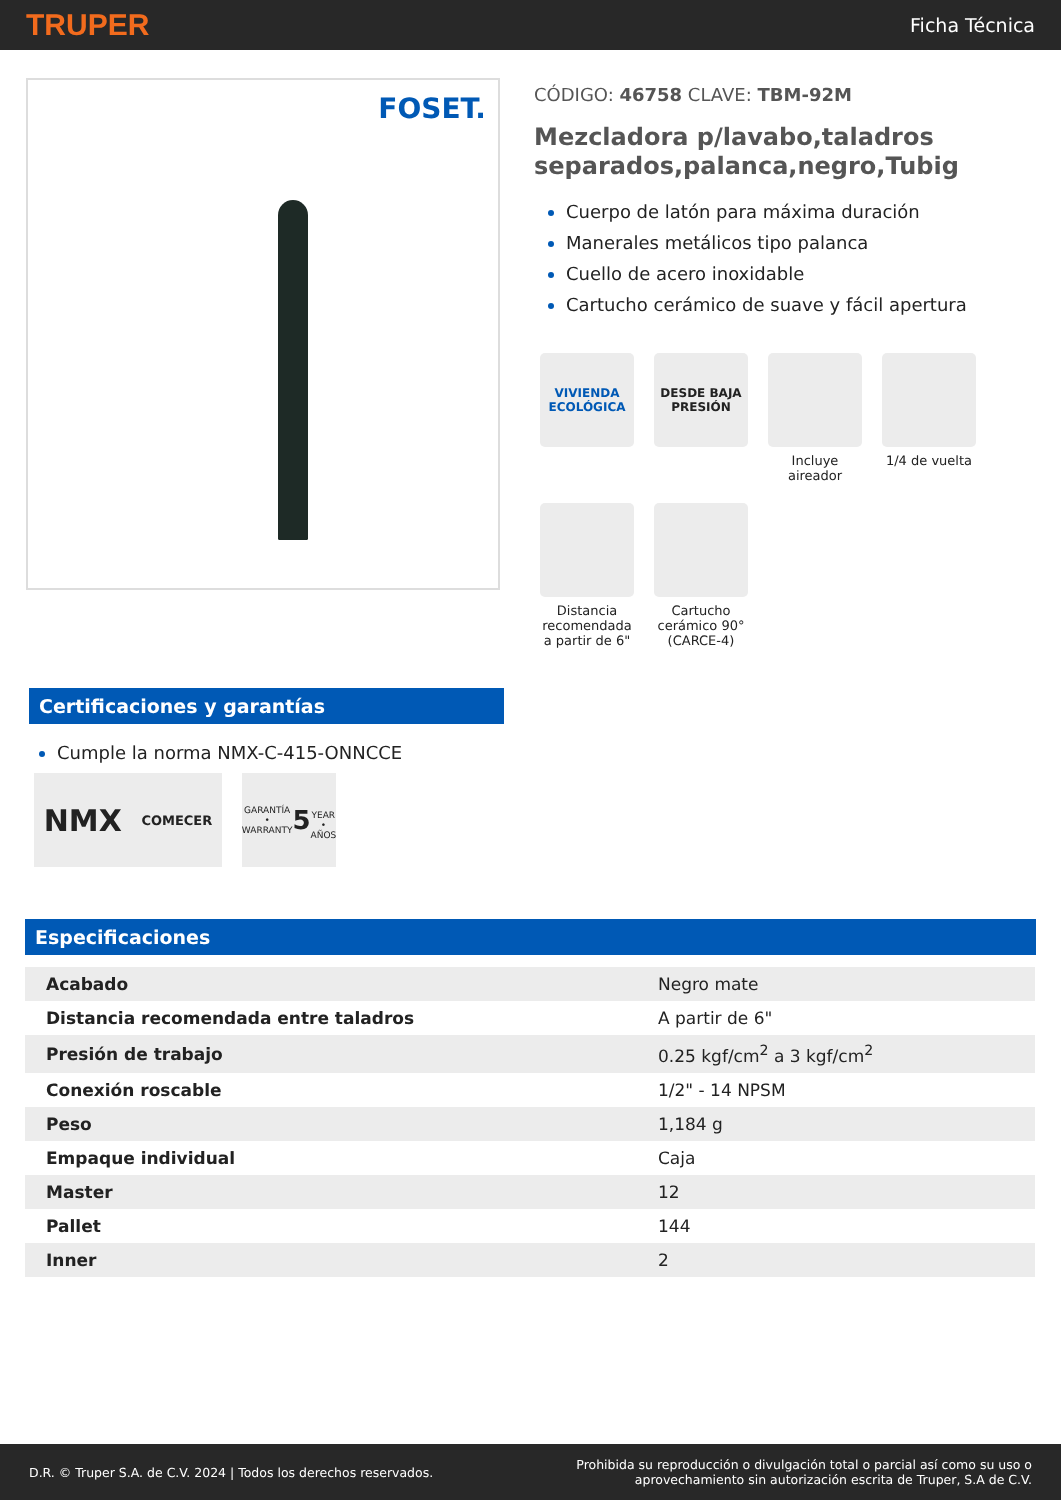TRUPER Ficha Técnica
FOSET.
CÓDIGO: 46758 CLAVE: TBM-92M
Mezcladora p/lavabo,taladros separados,palanca,negro,Tubig
Cuerpo de latón para máxima duración
Manerales metálicos tipo palanca
Cuello de acero inoxidable
Cartucho cerámico de suave y fácil apertura
VIVIENDA ECOLÓGICA
DESDE BAJA PRESIÓN
Incluye aireador
1/4 de vuelta
Distancia recomendada a partir de 6"
Cartucho cerámico 90° (CARCE-4)
Certificaciones y garantías
Cumple la norma NMX-C-415-ONNCCE
NMX COMECER
GARANTÍA • WARRANTY
5
YEAR • AÑOS
Especificaciones
| Acabado | Negro mate |
| Distancia recomendada entre taladros | A partir de 6" |
| Presión de trabajo | 0.25 kgf/cm<sup>2</sup> a 3 kgf/cm<sup>2</sup> |
| Conexión roscable | 1/2" - 14 NPSM |
| Peso | 1,184 g |
| Empaque individual | Caja |
| Master | 12 |
| Pallet | 144 |
| Inner | 2 |
D.R. © Truper S.A. de C.V. 2024 | Todos los derechos reservados. Prohibida su reproducción o divulgación total o parcial así como su uso o
aprovechamiento sin autorización escrita de Truper, S.A de C.V.